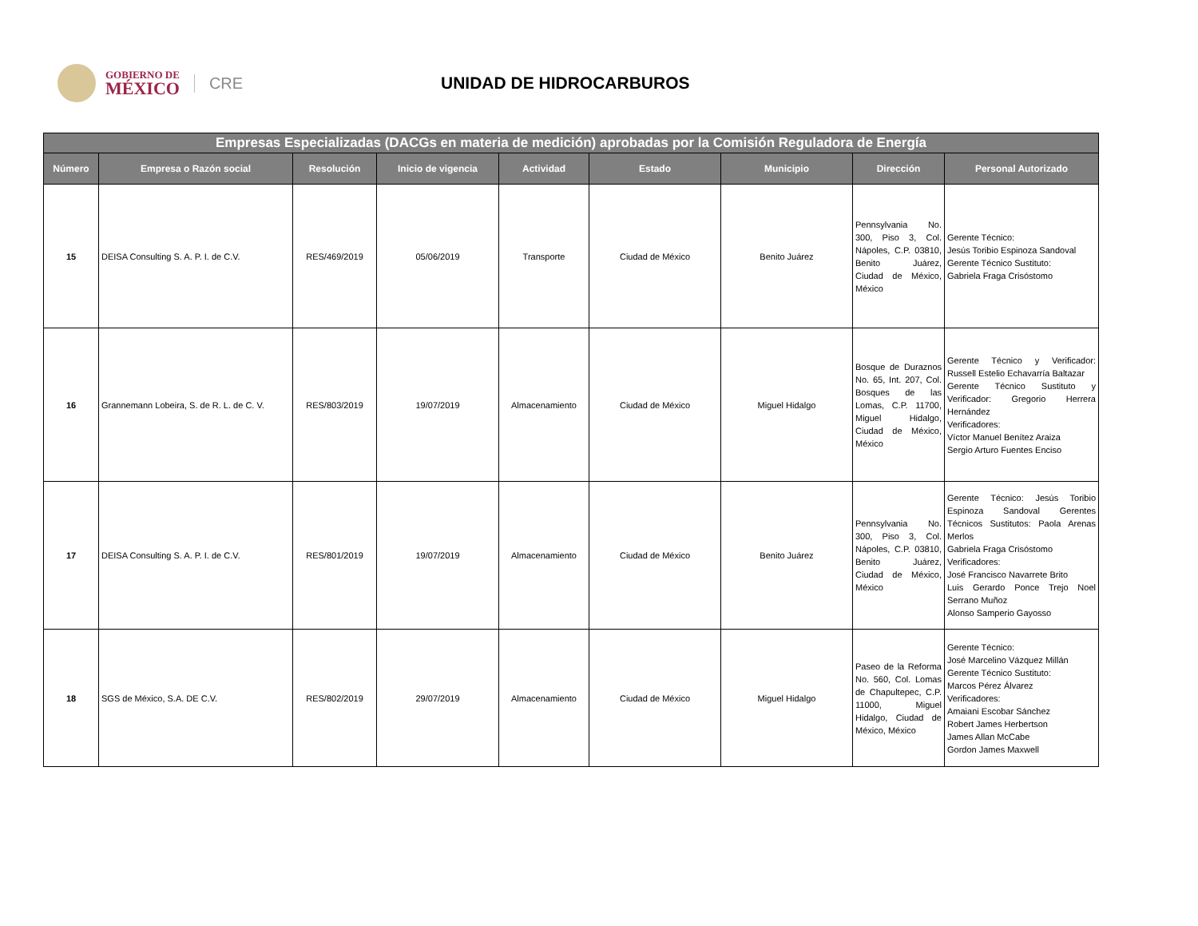GOBIERNO DE
MÉXICO
CRE
UNIDAD DE HIDROCARBUROS
| Empresas Especializadas (DACGs en materia de medición) aprobadas por la Comisión Reguladora de Energía | | | | | | | | |
| --- | --- | --- | --- | --- | --- | --- | --- | --- |
| Número | Empresa o Razón social | Resolución | Inicio de vigencia | Actividad | Estado | Municipio | Dirección | Personal Autorizado |
| 15 | DEISA Consulting S. A. P. I. de C.V. | RES/469/2019 | 05/06/2019 | Transporte | Ciudad de México | Benito Juárez | Pennsylvania No. 300, Piso 3, Col. Nápoles, C.P. 03810, Benito Juárez, Ciudad de México, México | Gerente Técnico: Jesús Toribio Espinoza Sandoval Gerente Técnico Sustituto: Gabriela Fraga Crisóstomo |
| 16 | Grannemann Lobeira, S. de R. L. de C. V. | RES/803/2019 | 19/07/2019 | Almacenamiento | Ciudad de México | Miguel Hidalgo | Bosque de Duraznos No. 65, Int. 207, Col. Bosques de las Lomas, C.P. 11700, Miguel Hidalgo, Ciudad de México, México | Gerente Técnico y Verificador: Russell Estelio Echavarría Baltazar Gerente Técnico Sustituto y Verificador: Gregorio Herrera Hernández Verificadores: Víctor Manuel Benítez Araiza Sergio Arturo Fuentes Enciso |
| 17 | DEISA Consulting S. A. P. I. de C.V. | RES/801/2019 | 19/07/2019 | Almacenamiento | Ciudad de México | Benito Juárez | Pennsylvania No. 300, Piso 3, Col. Nápoles, C.P. 03810, Benito Juárez, Ciudad de México, México | Gerente Técnico: Jesús Toribio Espinoza Sandoval Gerentes Técnicos Sustitutos: Paola Arenas Merlos Gabriela Fraga Crisóstomo Verificadores: José Francisco Navarrete Brito Luis Gerardo Ponce Trejo Noel Serrano Muñoz Alonso Samperio Gayosso |
| 18 | SGS de México, S.A. DE C.V. | RES/802/2019 | 29/07/2019 | Almacenamiento | Ciudad de México | Miguel Hidalgo | Paseo de la Reforma No. 560, Col. Lomas de Chapultepec, C.P. 11000, Miguel Hidalgo, Ciudad de México, México | Gerente Técnico: José Marcelino Vázquez Millán Gerente Técnico Sustituto: Marcos Pérez Álvarez Verificadores: Amaiani Escobar Sánchez Robert James Herbertson James Allan McCabe Gordon James Maxwell |